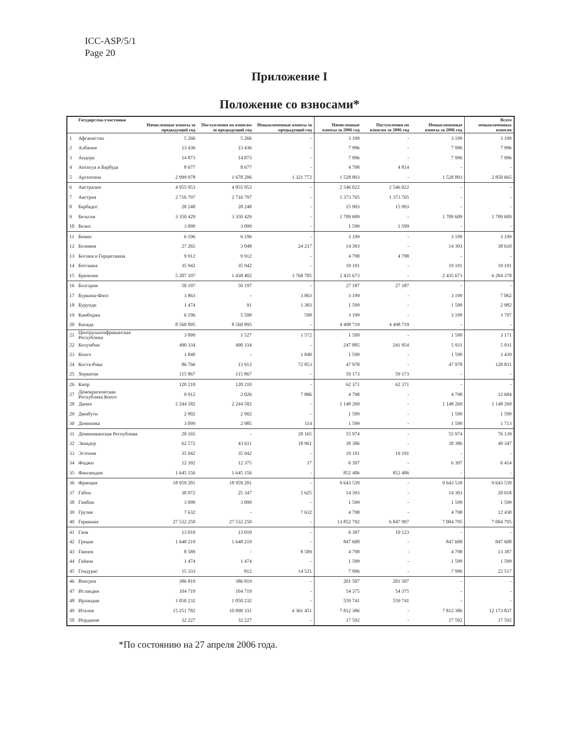ICC-ASP/5/1
Page 20
Приложение I
Положение со взносами*
| | Государства-участники | Начисленные взносы за предыдущий год | Поступления по взносам за предыдущий год | Невыплаченные взносы за предыдущий год | Начисленные взносы за 2006 год | Поступления по взносам за 2006 год | Невыплаченные взносы за 2006 год | Всего невыплаченных взносов |
| --- | --- | --- | --- | --- | --- | --- | --- | --- |
| 1 | Афганистан | 5 266 | 5 266 | - | 3 199 | - | 3 199 | 3 199 |
| 2 | Албания | 13 436 | 13 436 | - | 7 996 | - | 7 996 | 7 996 |
| 3 | Андора | 14 873 | 14 873 | - | 7 996 | - | 7 996 | 7 996 |
| 4 | Антигуа и Барбуда | 8 677 | 8 677 | - | 4 798 | 4 814 | - | - |
| 5 | Аргентина | 2 999 978 | 1 678 206 | 1 321 772 | 1 528 893 | - | 1 528 893 | 2 850 665 |
| 6 | Австралия | 4 955 953 | 4 955 953 | - | 2 546 022 | 2 546 022 | - | - |
| 7 | Австрия | 2 716 797 | 2 716 797 | - | 1 373 765 | 1 373 765 | - | - |
| 8 | Барбадос | 28 248 | 28 248 | - | 15 993 | 15 993 | - | - |
| 9 | Бельгия | 3 350 429 | 3 350 429 | - | 1 709 609 | - | 1 709 609 | 1 709 609 |
| 10 | Белиз | 3 099 | 3 099 | - | 1 599 | 1 599 | - | - |
| 11 | Бенин | 6 196 | 6 196 | - | 3 199 | - | 3 199 | 3 199 |
| 12 | Боливия | 27 265 | 3 048 | 24 217 | 14 393 | - | 14 393 | 38 610 |
| 13 | Босния и Герцеговина | 9 912 | 9 912 | - | 4 798 | 4 798 | - | - |
| 14 | Ботсвана | 35 942 | 35 942 | - | 19 191 | - | 19 191 | 19 191 |
| 15 | Бразилия | 5 207 107 | 1 438 402 | 3 768 705 | 2 435 673 | - | 2 435 673 | 6 204 378 |
| 16 | Болгария | 50 197 | 50 197 | - | 27 187 | 27 187 | - | - |
| 17 | Буркина-Фасо | 3 863 | - | 3 863 | 3 199 | - | 3 199 | 7 062 |
| 18 | Бурунди | 1 474 | 91 | 1 383 | 1 599 | - | 1 599 | 2 982 |
| 19 | Камбоджа | 6 196 | 5 598 | 598 | 3 199 | - | 3 199 | 3 797 |
| 20 | Канада | 8 560 895 | 8 560 895 | - | 4 498 719 | 4 498 719 | - | - |
| 21 | Центральноафриканская Республика | 3 099 | 1 527 | 1 572 | 1 599 | - | 1 599 | 3 171 |
| 22 | Колумбия | 490 334 | 490 334 | - | 247 885 | 241 954 | 5 931 | 5 931 |
| 23 | Конго | 1 840 | - | 1 840 | 1 599 | - | 1 599 | 3 439 |
| 24 | Коста-Рика | 86 766 | 13 913 | 72 853 | 47 978 | - | 47 978 | 120 831 |
| 25 | Хорватия | 115 867 | 115 867 | - | 59 173 | 59 173 | - | - |
| 26 | Кипр | 120 210 | 120 210 | - | 62 371 | 62 371 | - | - |
| 27 | Демократическая Республика Конго | 9 912 | 2 026 | 7 886 | 4 798 | - | 4 798 | 12 684 |
| 28 | Дания | 2 244 582 | 2 244 582 | - | 1 148 269 | - | 1 148 269 | 1 148 269 |
| 29 | Джибути | 2 902 | 2 902 | - | 1 599 | - | 1 599 | 1 599 |
| 30 | Доминика | 3 099 | 2 985 | 114 | 1 599 | - | 1 599 | 1 713 |
| 31 | Доминиканская Республика | 20 165 | - | 20 165 | 55 974 | - | 55 974 | 76 139 |
| 32 | Эквадор | 62 572 | 43 611 | 18 961 | 30 386 | - | 30 386 | 49 347 |
| 33 | Эстония | 35 942 | 35 942 | - | 19 191 | 19 191 | - | - |
| 34 | Фиджи | 12 392 | 12 375 | 17 | 6 397 | - | 6 397 | 6 414 |
| 35 | Финляндия | 1 645 156 | 1 645 156 | - | 852 406 | 852 406 | - | - |
| 36 | Франция | 18 959 201 | 18 959 201 | - | 9 643 539 | - | 9 643 539 | 9 643 539 |
| 37 | Габон | 30 972 | 25 347 | 5 625 | 14 393 | - | 14 393 | 20 018 |
| 38 | Гамбия | 3 099 | 3 099 | - | 1 599 | - | 1 599 | 1 599 |
| 39 | Грузия | 7 632 | - | 7 632 | 4 798 | - | 4 798 | 12 430 |
| 40 | Германия | 27 532 250 | 27 532 250 | - | 13 852 792 | 6 847 997 | 7 004 795 | 7 004 795 |
| 41 | Гана | 13 010 | 13 010 | - | 6 397 | 10 123 | - | - |
| 42 | Греция | 1 648 219 | 1 648 219 | - | 847 608 | - | 847 608 | 847 608 |
| 43 | Гвинея | 8 589 | - | 8 589 | 4 798 | - | 4 798 | 13 387 |
| 44 | Гайана | 1 474 | 1 474 | - | 1 599 | - | 1 599 | 1 599 |
| 45 | Гондурас | 15 333 | 812 | 14 521 | 7 996 | - | 7 996 | 22 517 |
| 46 | Венгрия | 386 819 | 386 819 | - | 201 507 | 201 507 | - | - |
| 47 | Исландия | 104 719 | 104 719 | - | 54 375 | 54 375 | - | - |
| 48 | Ирландия | 1 050 232 | 1 050 232 | - | 559 741 | 559 741 | - | - |
| 49 | Италия | 15 251 782 | 10 890 331 | 4 361 451 | 7 812 386 | - | 7 812 386 | 12 173 837 |
| 50 | Иордания | 32 227 | 32 227 | - | 17 592 | - | 17 592 | 17 592 |
*По состоянию на 27 апреля 2006 года.